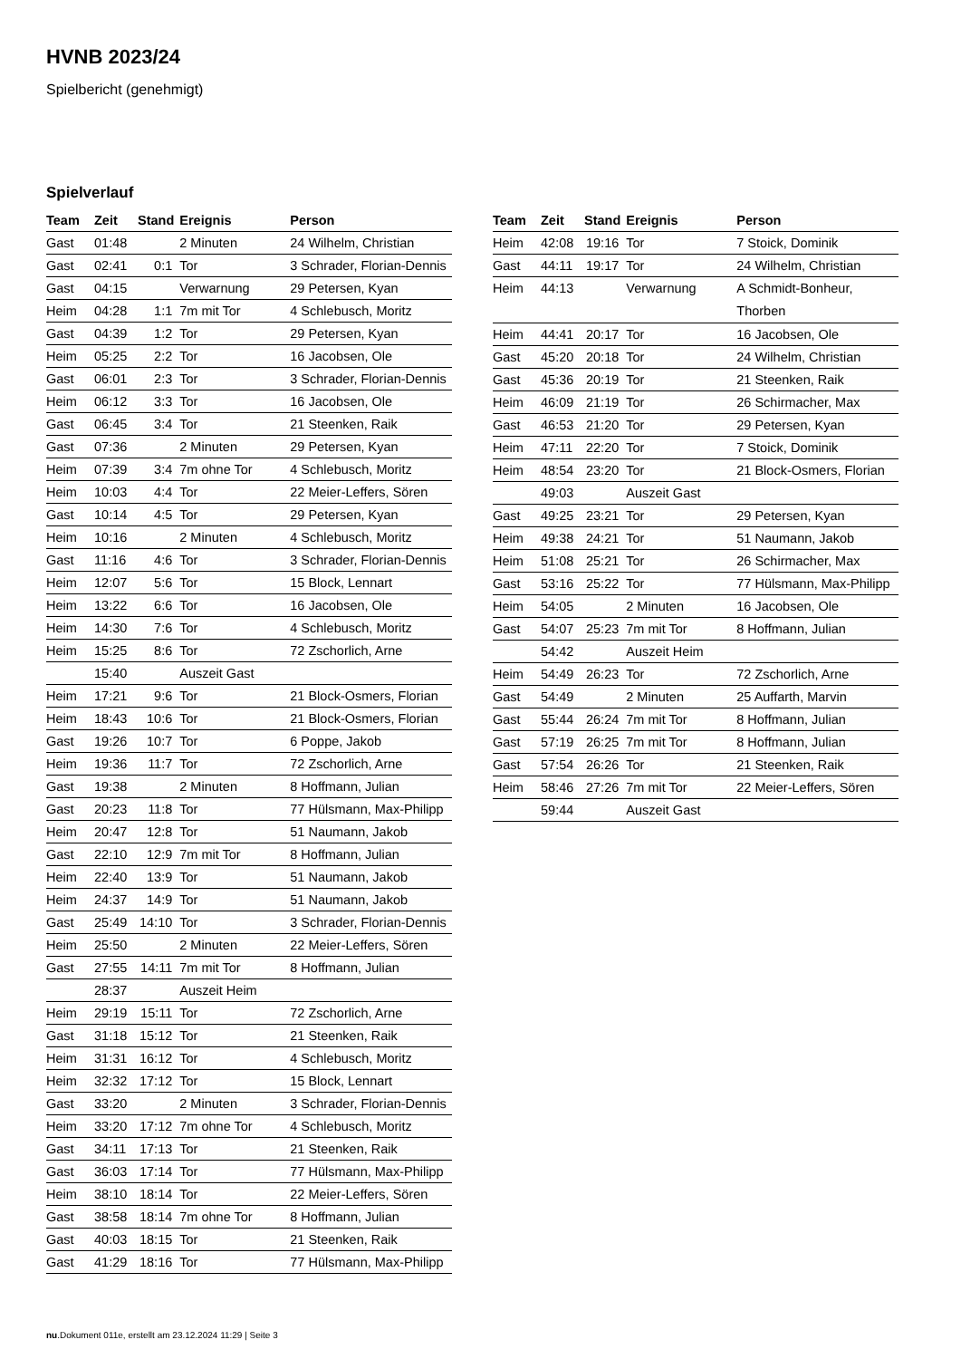HVNB 2023/24
Spielbericht (genehmigt)
Spielverlauf
| Team | Zeit | Stand | Ereignis | Person |
| --- | --- | --- | --- | --- |
| Gast | 01:48 | | 2 Minuten | 24 Wilhelm, Christian |
| Gast | 02:41 | 0:1 | Tor | 3 Schrader, Florian-Dennis |
| Gast | 04:15 | | Verwarnung | 29 Petersen, Kyan |
| Heim | 04:28 | 1:1 | 7m mit Tor | 4 Schlebusch, Moritz |
| Gast | 04:39 | 1:2 | Tor | 29 Petersen, Kyan |
| Heim | 05:25 | 2:2 | Tor | 16 Jacobsen, Ole |
| Gast | 06:01 | 2:3 | Tor | 3 Schrader, Florian-Dennis |
| Heim | 06:12 | 3:3 | Tor | 16 Jacobsen, Ole |
| Gast | 06:45 | 3:4 | Tor | 21 Steenken, Raik |
| Gast | 07:36 | | 2 Minuten | 29 Petersen, Kyan |
| Heim | 07:39 | 3:4 | 7m ohne Tor | 4 Schlebusch, Moritz |
| Heim | 10:03 | 4:4 | Tor | 22 Meier-Leffers, Sören |
| Gast | 10:14 | 4:5 | Tor | 29 Petersen, Kyan |
| Heim | 10:16 | | 2 Minuten | 4 Schlebusch, Moritz |
| Gast | 11:16 | 4:6 | Tor | 3 Schrader, Florian-Dennis |
| Heim | 12:07 | 5:6 | Tor | 15 Block, Lennart |
| Heim | 13:22 | 6:6 | Tor | 16 Jacobsen, Ole |
| Heim | 14:30 | 7:6 | Tor | 4 Schlebusch, Moritz |
| Heim | 15:25 | 8:6 | Tor | 72 Zschorlich, Arne |
| | 15:40 | | Auszeit Gast | |
| Heim | 17:21 | 9:6 | Tor | 21 Block-Osmers, Florian |
| Heim | 18:43 | 10:6 | Tor | 21 Block-Osmers, Florian |
| Gast | 19:26 | 10:7 | Tor | 6 Poppe, Jakob |
| Heim | 19:36 | 11:7 | Tor | 72 Zschorlich, Arne |
| Gast | 19:38 | | 2 Minuten | 8 Hoffmann, Julian |
| Gast | 20:23 | 11:8 | Tor | 77 Hülsmann, Max-Philipp |
| Heim | 20:47 | 12:8 | Tor | 51 Naumann, Jakob |
| Gast | 22:10 | 12:9 | 7m mit Tor | 8 Hoffmann, Julian |
| Heim | 22:40 | 13:9 | Tor | 51 Naumann, Jakob |
| Heim | 24:37 | 14:9 | Tor | 51 Naumann, Jakob |
| Gast | 25:49 | 14:10 | Tor | 3 Schrader, Florian-Dennis |
| Heim | 25:50 | | 2 Minuten | 22 Meier-Leffers, Sören |
| Gast | 27:55 | 14:11 | 7m mit Tor | 8 Hoffmann, Julian |
| | 28:37 | | Auszeit Heim | |
| Heim | 29:19 | 15:11 | Tor | 72 Zschorlich, Arne |
| Gast | 31:18 | 15:12 | Tor | 21 Steenken, Raik |
| Heim | 31:31 | 16:12 | Tor | 4 Schlebusch, Moritz |
| Heim | 32:32 | 17:12 | Tor | 15 Block, Lennart |
| Gast | 33:20 | | 2 Minuten | 3 Schrader, Florian-Dennis |
| Heim | 33:20 | 17:12 | 7m ohne Tor | 4 Schlebusch, Moritz |
| Gast | 34:11 | 17:13 | Tor | 21 Steenken, Raik |
| Gast | 36:03 | 17:14 | Tor | 77 Hülsmann, Max-Philipp |
| Heim | 38:10 | 18:14 | Tor | 22 Meier-Leffers, Sören |
| Gast | 38:58 | 18:14 | 7m ohne Tor | 8 Hoffmann, Julian |
| Gast | 40:03 | 18:15 | Tor | 21 Steenken, Raik |
| Gast | 41:29 | 18:16 | Tor | 77 Hülsmann, Max-Philipp |
| Team | Zeit | Stand | Ereignis | Person |
| --- | --- | --- | --- | --- |
| Heim | 42:08 | 19:16 | Tor | 7 Stoick, Dominik |
| Gast | 44:11 | 19:17 | Tor | 24 Wilhelm, Christian |
| Heim | 44:13 | | Verwarnung | A Schmidt-Bonheur, Thorben |
| Heim | 44:41 | 20:17 | Tor | 16 Jacobsen, Ole |
| Gast | 45:20 | 20:18 | Tor | 24 Wilhelm, Christian |
| Gast | 45:36 | 20:19 | Tor | 21 Steenken, Raik |
| Heim | 46:09 | 21:19 | Tor | 26 Schirmacher, Max |
| Gast | 46:53 | 21:20 | Tor | 29 Petersen, Kyan |
| Heim | 47:11 | 22:20 | Tor | 7 Stoick, Dominik |
| Heim | 48:54 | 23:20 | Tor | 21 Block-Osmers, Florian |
| | 49:03 | | Auszeit Gast | |
| Gast | 49:25 | 23:21 | Tor | 29 Petersen, Kyan |
| Heim | 49:38 | 24:21 | Tor | 51 Naumann, Jakob |
| Heim | 51:08 | 25:21 | Tor | 26 Schirmacher, Max |
| Gast | 53:16 | 25:22 | Tor | 77 Hülsmann, Max-Philipp |
| Heim | 54:05 | | 2 Minuten | 16 Jacobsen, Ole |
| Gast | 54:07 | 25:23 | 7m mit Tor | 8 Hoffmann, Julian |
| | 54:42 | | Auszeit Heim | |
| Heim | 54:49 | 26:23 | Tor | 72 Zschorlich, Arne |
| Gast | 54:49 | | 2 Minuten | 25 Auffarth, Marvin |
| Gast | 55:44 | 26:24 | 7m mit Tor | 8 Hoffmann, Julian |
| Gast | 57:19 | 26:25 | 7m mit Tor | 8 Hoffmann, Julian |
| Gast | 57:54 | 26:26 | Tor | 21 Steenken, Raik |
| Heim | 58:46 | 27:26 | 7m mit Tor | 22 Meier-Leffers, Sören |
| | 59:44 | | Auszeit Gast | |
nu.Dokument 011e, erstellt am 23.12.2024 11:29 | Seite 3